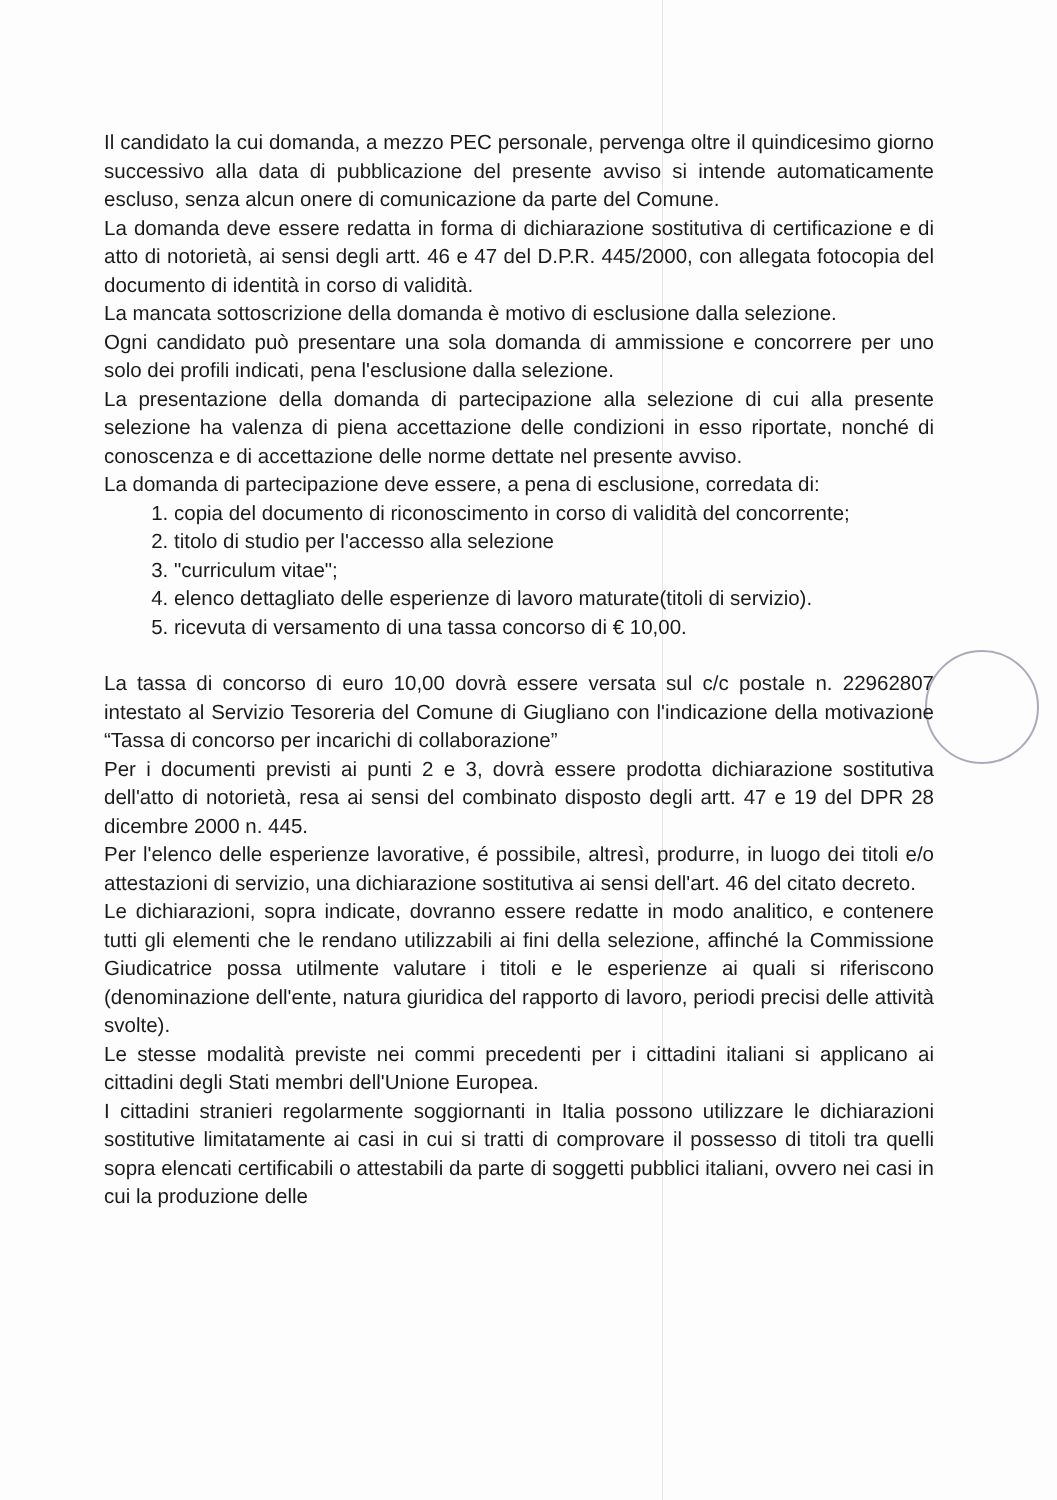Il candidato la cui domanda, a mezzo PEC personale, pervenga oltre il quindicesimo giorno successivo alla data di pubblicazione del presente avviso si intende automaticamente escluso, senza alcun onere di comunicazione da parte del Comune.
La domanda deve essere redatta in forma di dichiarazione sostitutiva di certificazione e di atto di notorietà, ai sensi degli artt. 46 e 47 del D.P.R. 445/2000, con allegata fotocopia del documento di identità in corso di validità.
La mancata sottoscrizione della domanda è motivo di esclusione dalla selezione.
Ogni candidato può presentare una sola domanda di ammissione e concorrere per uno solo dei profili indicati, pena l'esclusione dalla selezione.
La presentazione della domanda di partecipazione alla selezione di cui alla presente selezione ha valenza di piena accettazione delle condizioni in esso riportate, nonché di conoscenza e di accettazione delle norme dettate nel presente avviso.
La domanda di partecipazione deve essere, a pena di esclusione, corredata di:
1. copia del documento di riconoscimento in corso di validità del concorrente;
2. titolo di studio per l'accesso alla selezione
3. "curriculum vitae";
4. elenco dettagliato delle esperienze di lavoro maturate(titoli di servizio).
5. ricevuta di versamento di una tassa concorso di € 10,00.
La tassa di concorso di euro 10,00 dovrà essere versata sul c/c postale n. 22962807 intestato al Servizio Tesoreria del Comune di Giugliano con l'indicazione della motivazione “Tassa di concorso per incarichi di collaborazione”
Per i documenti previsti ai punti 2 e 3, dovrà essere prodotta dichiarazione sostitutiva dell'atto di notorietà, resa ai sensi del combinato disposto degli artt. 47 e 19 del DPR 28 dicembre 2000 n. 445.
Per l'elenco delle esperienze lavorative, é possibile, altresì, produrre, in luogo dei titoli e/o attestazioni di servizio, una dichiarazione sostitutiva ai sensi dell'art. 46 del citato decreto.
Le dichiarazioni, sopra indicate, dovranno essere redatte in modo analitico, e contenere tutti gli elementi che le rendano utilizzabili ai fini della selezione, affinché la Commissione Giudicatrice possa utilmente valutare i titoli e le esperienze ai quali si riferiscono (denominazione dell'ente, natura giuridica del rapporto di lavoro, periodi precisi delle attività svolte).
Le stesse modalità previste nei commi precedenti per i cittadini italiani si applicano ai cittadini degli Stati membri dell'Unione Europea.
I cittadini stranieri regolarmente soggiornanti in Italia possono utilizzare le dichiarazioni sostitutive limitatamente ai casi in cui si tratti di comprovare il possesso di titoli tra quelli sopra elencati certificabili o attestabili da parte di soggetti pubblici italiani, ovvero nei casi in cui la produzione delle